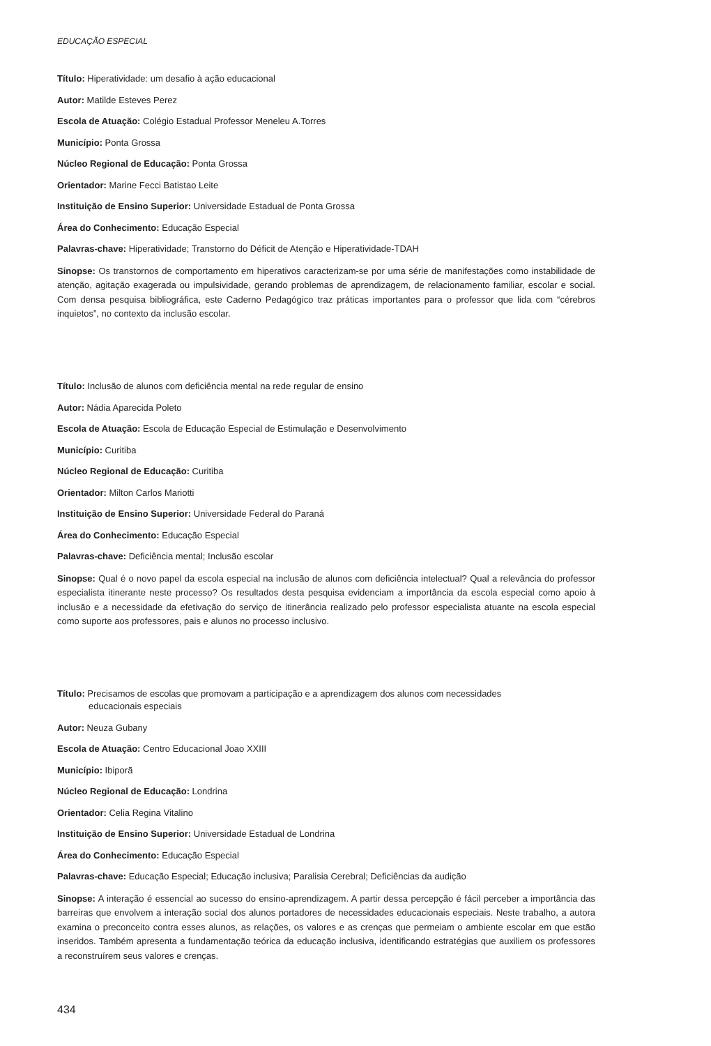EDUCAÇÃO ESPECIAL
Título: Hiperatividade: um desafio à ação educacional
Autor: Matilde Esteves Perez
Escola de Atuação: Colégio Estadual Professor Meneleu A.Torres
Município: Ponta Grossa
Núcleo Regional de Educação: Ponta Grossa
Orientador: Marine Fecci Batistao Leite
Instituição de Ensino Superior: Universidade Estadual de Ponta Grossa
Área do Conhecimento: Educação Especial
Palavras-chave: Hiperatividade; Transtorno do Déficit de Atenção e Hiperatividade-TDAH
Sinopse: Os transtornos de comportamento em hiperativos caracterizam-se por uma série de manifestações como instabilidade de atenção, agitação exagerada ou impulsividade, gerando problemas de aprendizagem, de relacionamento familiar, escolar e social. Com densa pesquisa bibliográfica, este Caderno Pedagógico traz práticas importantes para o professor que lida com “cérebros inquietos”, no contexto da inclusão escolar.
Título: Inclusão de alunos com deficiência mental na rede regular de ensino
Autor: Nádia Aparecida Poleto
Escola de Atuação: Escola de Educação Especial de Estimulação e Desenvolvimento
Município: Curitiba
Núcleo Regional de Educação: Curitiba
Orientador: Milton Carlos Mariotti
Instituição de Ensino Superior: Universidade Federal do Paraná
Área do Conhecimento: Educação Especial
Palavras-chave: Deficiência mental; Inclusão escolar
Sinopse: Qual é o novo papel da escola especial na inclusão de alunos com deficiência intelectual? Qual a relevância do professor especialista itinerante neste processo? Os resultados desta pesquisa evidenciam a importância da escola especial como apoio à inclusão e a necessidade da efetivação do serviço de itinerância realizado pelo professor especialista atuante na escola especial como suporte aos professores, pais e alunos no processo inclusivo.
Título: Precisamos de escolas que promovam a participação e a aprendizagem dos alunos com necessidades
educacionais especiais
Autor: Neuza Gubany
Escola de Atuação: Centro Educacional Joao XXIII
Município: Ibiporã
Núcleo Regional de Educação: Londrina
Orientador: Celia Regina Vitalino
Instituição de Ensino Superior: Universidade Estadual de Londrina
Área do Conhecimento: Educação Especial
Palavras-chave: Educação Especial; Educação inclusiva; Paralisia Cerebral; Deficiências da audição
Sinopse: A interação é essencial ao sucesso do ensino-aprendizagem. A partir dessa percepção é fácil perceber a importância das barreiras que envolvem a interação social dos alunos portadores de necessidades educacionais especiais. Neste trabalho, a autora examina o preconceito contra esses alunos, as relações, os valores e as crenças que permeiam o ambiente escolar em que estão inseridos. Também apresenta a fundamentação teórica da educação inclusiva, identificando estratégias que auxiliem os professores a reconstruírem seus valores e crenças.
434